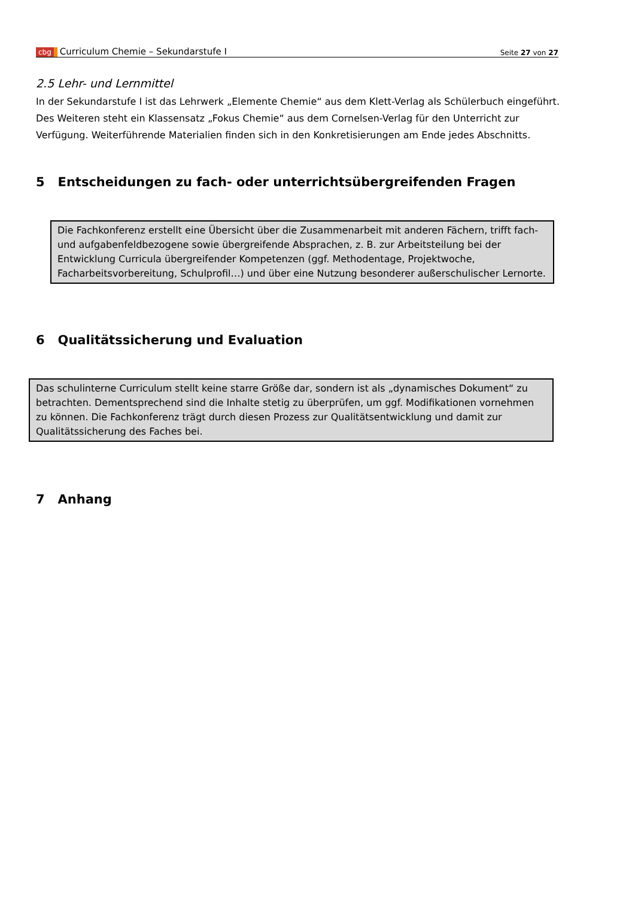cbg Curriculum Chemie – Sekundarstufe I
Seite 27 von 27
2.5 Lehr- und Lernmittel
In der Sekundarstufe I ist das Lehrwerk „Elemente Chemie“ aus dem Klett-Verlag als Schülerbuch eingeführt. Des Weiteren steht ein Klassensatz „Fokus Chemie“ aus dem Cornelsen-Verlag für den Unterricht zur Verfügung. Weiterführende Materialien finden sich in den Konkretisierungen am Ende jedes Abschnitts.
5 Entscheidungen zu fach- oder unterrichtsübergreifenden Fragen
Die Fachkonferenz erstellt eine Übersicht über die Zusammenarbeit mit anderen Fächern, trifft fach- und aufgabenfeldbezogene sowie übergreifende Absprachen, z. B. zur Arbeitsteilung bei der Entwicklung Curricula übergreifender Kompetenzen (ggf. Methodentage, Projektwoche, Facharbeitsvorbereitung, Schulprofil…) und über eine Nutzung besonderer außerschulischer Lernorte.
6 Qualitätssicherung und Evaluation
Das schulinterne Curriculum stellt keine starre Größe dar, sondern ist als „dynamisches Dokument“ zu betrachten. Dementsprechend sind die Inhalte stetig zu überprüfen, um ggf. Modifikationen vornehmen zu können. Die Fachkonferenz trägt durch diesen Prozess zur Qualitätsentwicklung und damit zur Qualitätssicherung des Faches bei.
7 Anhang